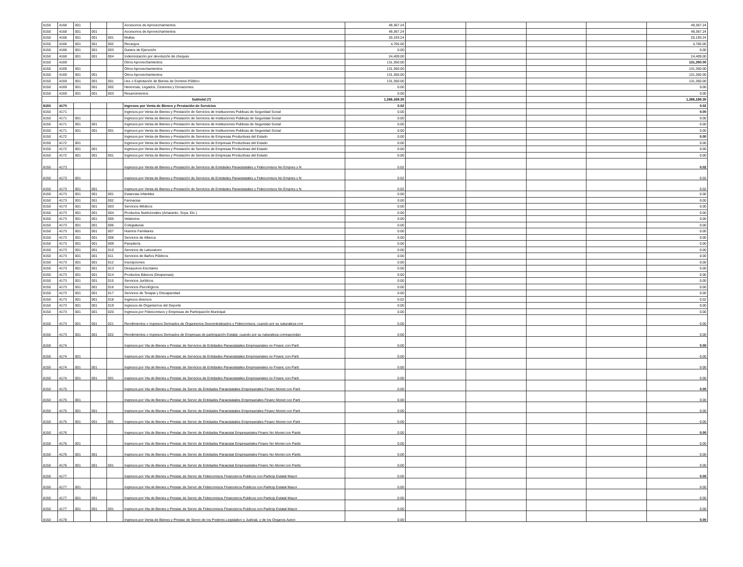| 8150 | 4168 | 001 | | | Accesorios de Aprovechamientos | 49,367.24 | | | | | 49,367.24 |
| 8150 | 4168 | 001 | 001 | | Accesorios de Aprovechamientos | 49,367.24 | | | | | 49,367.24 |
| 8150 | 4168 | 001 | 001 | 001 | Multas | 20,193.24 | | | | | 20,193.24 |
| 8150 | 4168 | 001 | 001 | 002 | Recargos | 4,765.00 | | | | | 4,765.00 |
| 8150 | 4168 | 001 | 001 | 003 | Gastos de Ejecución | 0.00 | | | | | 0.00 |
| 8150 | 4168 | 001 | 001 | 004 | Indemnización por devolución de cheques | 24,409.00 | | | | | 24,409.00 |
| 8150 | 4169 | | | | Otros Aprovechamientos | 131,350.00 | | | | | 131,350.00 |
| 8150 | 4169 | 001 | | | Otros Aprovechamientos | 131,350.00 | | | | | 131,350.00 |
| 8150 | 4169 | 001 | 001 | | Otros Aprovechamientos | 131,350.00 | | | | | 131,350.00 |
| 8150 | 4169 | 001 | 001 | 001 | Uso o Explotación de Bienes de Dominio Público | 131,350.00 | | | | | 131,350.00 |
| 8150 | 4169 | 001 | 001 | 002 | Herencias, Legados, Cesiones y Donaciones | 0.00 | | | | | 0.00 |
| 8150 | 4169 | 001 | 001 | 003 | Resarcimientos | 0.00 | | | | | 0.00 |
| | Subtotal (7) | | | | | 1,266,169.35 | | | | | 1,266,169.35 |
| 8150 | 4170 | | | | Ingresos por Venta de Bienes y Prestación de Servicios | 0.02 | | | | | 0.02 |
| 8150 | 4171 | | | | Ingresos por Venta de Bienes y Prestación de Servicios de Instituciones Publicas de Seguridad Social | 0.00 | | | | | 0.00 |
| 8150 | 4171 | 001 | | | Ingresos por Venta de Bienes y Prestación de Servicios de Instituciones Publicas de Seguridad Social | 0.00 | | | | | 0.00 |
| 8150 | 4171 | 001 | 001 | | Ingresos por Venta de Bienes y Prestación de Servicios de Instituciones Publicas de Seguridad Social | 0.00 | | | | | 0.00 |
| 8150 | 4171 | 001 | 001 | 001 | Ingresos por Venta de Bienes y Prestación de Servicios de Instituciones Publicas de Seguridad Social | 0.00 | | | | | 0.00 |
| 8150 | 4172 | | | | Ingresos por Venta de Bienes y Prestación de Servicios de Empresas Productivas del Estado | 0.00 | | | | | 0.00 |
| 8150 | 4172 | 001 | | | Ingresos por Venta de Bienes y Prestación de Servicios de Empresas Productivas del Estado | 0.00 | | | | | 0.00 |
| 8150 | 4172 | 001 | 001 | | Ingresos por Venta de Bienes y Prestación de Servicios de Empresas Productivas del Estado | 0.00 | | | | | 0.00 |
| 8150 | 4172 | 001 | 001 | 001 | Ingresos por Venta de Bienes y Prestación de Servicios de Empresas Productivas del Estado | 0.00 | | | | | 0.00 |
| 8150 | 4173 | | | | Ingresos por Venta de Bienes y Prestación de Servicios de Entidades Paraestatales y Fideicomisos No Empres y N | 0.02 | | | | | 0.02 |
| 8150 | 4173 | 001 | | | Ingresos por Venta de Bienes y Prestación de Servicios de Entidades Paraestatales y Fideicomisos No Empres y N | 0.02 | | | | | 0.02 |
| 8150 | 4173 | 001 | 001 | | Ingresos por Venta de Bienes y Prestación de Servicios de Entidades Paraestatales y Fideicomisos No Empres y N | 0.02 | | | | | 0.02 |
| 8150 | 4173 | 001 | 001 | 001 | Estancias Infantiles | 0.00 | | | | | 0.00 |
| 8150 | 4173 | 001 | 001 | 002 | Farmacias | 0.00 | | | | | 0.00 |
| 8150 | 4173 | 001 | 001 | 003 | Servicios Médicos | 0.00 | | | | | 0.00 |
| 8150 | 4173 | 001 | 001 | 004 | Productos Nutricionales (Amaranto, Soya, Etc.) | 0.00 | | | | | 0.00 |
| 8150 | 4173 | 001 | 001 | 005 | Velatorios | 0.00 | | | | | 0.00 |
| 8150 | 4173 | 001 | 001 | 006 | Colegiaturas | 0.00 | | | | | 0.00 |
| 8150 | 4173 | 001 | 001 | 007 | Huertos Familiares | 0.00 | | | | | 0.00 |
| 8150 | 4173 | 001 | 001 | 008 | Servicios de Alberca | 0.00 | | | | | 0.00 |
| 8150 | 4173 | 001 | 001 | 009 | Panadería | 0.00 | | | | | 0.00 |
| 8150 | 4173 | 001 | 001 | 010 | Servicios de Laboratorio | 0.00 | | | | | 0.00 |
| 8150 | 4173 | 001 | 001 | 011 | Servicios de Baños Públicos | 0.00 | | | | | 0.00 |
| 8150 | 4173 | 001 | 001 | 012 | Inscripciones | 0.00 | | | | | 0.00 |
| 8150 | 4173 | 001 | 001 | 013 | Desayunos Escolares | 0.00 | | | | | 0.00 |
| 8150 | 4173 | 001 | 001 | 014 | Productos Básicos (Despensas) | 0.00 | | | | | 0.00 |
| 8150 | 4173 | 001 | 001 | 015 | Servicios Jurídicos | 0.00 | | | | | 0.00 |
| 8150 | 4173 | 001 | 001 | 016 | Servicios Psicológicos | 0.00 | | | | | 0.00 |
| 8150 | 4173 | 001 | 001 | 017 | Servicios de Terapia y Discapacidad | 0.00 | | | | | 0.00 |
| 8150 | 4173 | 001 | 001 | 018 | Ingresos diversos | 0.02 | | | | | 0.02 |
| 8150 | 4173 | 001 | 001 | 019 | Ingresos de Organismos del Deporte | 0.00 | | | | | 0.00 |
| 8150 | 4173 | 001 | 001 | 020 | Ingresos por Fideicomisos y Empresas de Participación Municipal | 0.00 | | | | | 0.00 |
| 8150 | 4173 | 001 | 001 | 021 | Rendimientos o Ingresos Derivados de Organismos Descentralizados y Fideicomisos, cuando por su naturaleza corr | 0.00 | | | | | 0.00 |
| 8150 | 4173 | 001 | 001 | 022 | Rendimientos o Ingresos Derivados de Empresas de participación Estatal, cuando por su naturaleza correspondan | 0.00 | | | | | 0.00 |
| 8150 | 4174 | | | | Ingresos por Vta de Bienes y Prestac de Servicios de Entidades Paraestatales Empresariales no Financ con Parti | 0.00 | | | | | 0.00 |
| 8150 | 4174 | 001 | | | Ingresos por Vta de Bienes y Prestac de Servicios de Entidades Paraestatales Empresariales no Financ con Parti | 0.00 | | | | | 0.00 |
| 8150 | 4174 | 001 | 001 | | Ingresos por Vta de Bienes y Prestac de Servicios de Entidades Paraestatales Empresariales no Financ con Parti | 0.00 | | | | | 0.00 |
| 8150 | 4174 | 001 | 001 | 001 | Ingresos por Vta de Bienes y Prestac de Servicios de Entidades Paraestatales Empresariales no Financ con Parti | 0.00 | | | | | 0.00 |
| 8150 | 4175 | | | | Ingresos por Vta de Bienes y Prestac de Servic de Entidades Paraestatales Empresariales Financ Monet con Parti | 0.00 | | | | | 0.00 |
| 8150 | 4175 | 001 | | | Ingresos por Vta de Bienes y Prestac de Servic de Entidades Paraestatales Empresariales Financ Monet con Parti | 0.00 | | | | | 0.00 |
| 8150 | 4175 | 001 | 001 | | Ingresos por Vta de Bienes y Prestac de Servic de Entidades Paraestatales Empresariales Financ Monet con Parti | 0.00 | | | | | 0.00 |
| 8150 | 4175 | 001 | 001 | 001 | Ingresos por Vta de Bienes y Prestac de Servic de Entidades Paraestatales Empresariales Financ Monet con Parti | 0.00 | | | | | 0.00 |
| 8150 | 4176 | | | | Ingresos por Vta de Bienes y Prestac de Servic de Entidades Paraestat Empresariales Financ No Monet con Partic | 0.00 | | | | | 0.00 |
| 8150 | 4176 | 001 | | | Ingresos por Vta de Bienes y Prestac de Servic de Entidades Paraestat Empresariales Financ No Monet con Partic | 0.00 | | | | | 0.00 |
| 8150 | 4176 | 001 | 001 | | Ingresos por Vta de Bienes y Prestac de Servic de Entidades Paraestat Empresariales Financ No Monet con Partic | 0.00 | | | | | 0.00 |
| 8150 | 4176 | 001 | 001 | 001 | Ingresos por Vta de Bienes y Prestac de Servic de Entidades Paraestat Empresariales Financ No Monet con Partic | 0.00 | | | | | 0.00 |
| 8150 | 4177 | | | | Ingresos por Vta de Bienes y Prestac de Servic de Fideicomisos Financieros Publicos con Particip Estatal Mayor | 0.00 | | | | | 0.00 |
| 8150 | 4177 | 001 | | | Ingresos por Vta de Bienes y Prestac de Servic de Fideicomisos Financieros Publicos con Particip Estatal Mayor | 0.00 | | | | | 0.00 |
| 8150 | 4177 | 001 | 001 | | Ingresos por Vta de Bienes y Prestac de Servic de Fideicomisos Financieros Publicos con Particip Estatal Mayor | 0.00 | | | | | 0.00 |
| 8150 | 4177 | 001 | 001 | 001 | Ingresos por Vta de Bienes y Prestac de Servic de Fideicomisos Financieros Publicos con Particip Estatal Mayor | 0.00 | | | | | 0.00 |
| 8150 | 4178 | | | | Ingresos por Venta de Bienes y Prestac de Servic de los Poderes Legislativo y Judicial, y de los Organos Auton | 0.00 | | | | | 0.00 |